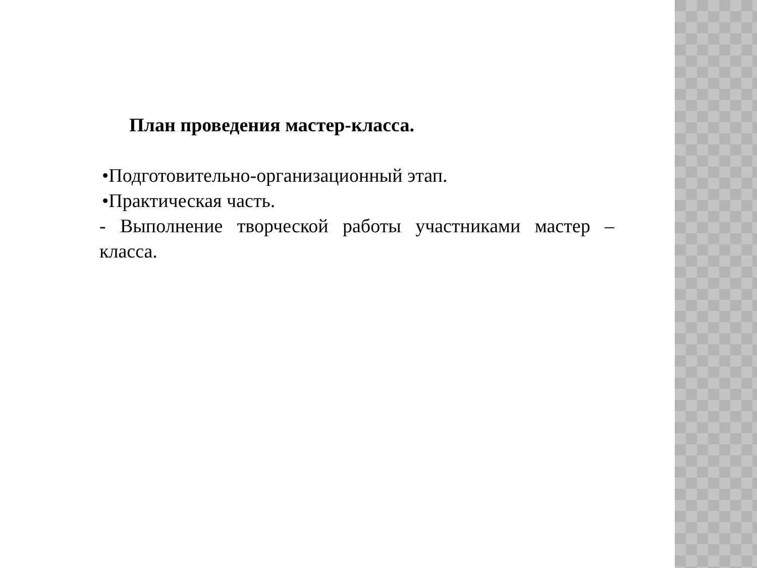План проведения мастер-класса.
•Подготовительно-организационный этап.
•Практическая часть.
- Выполнение творческой работы участниками мастер – класса.